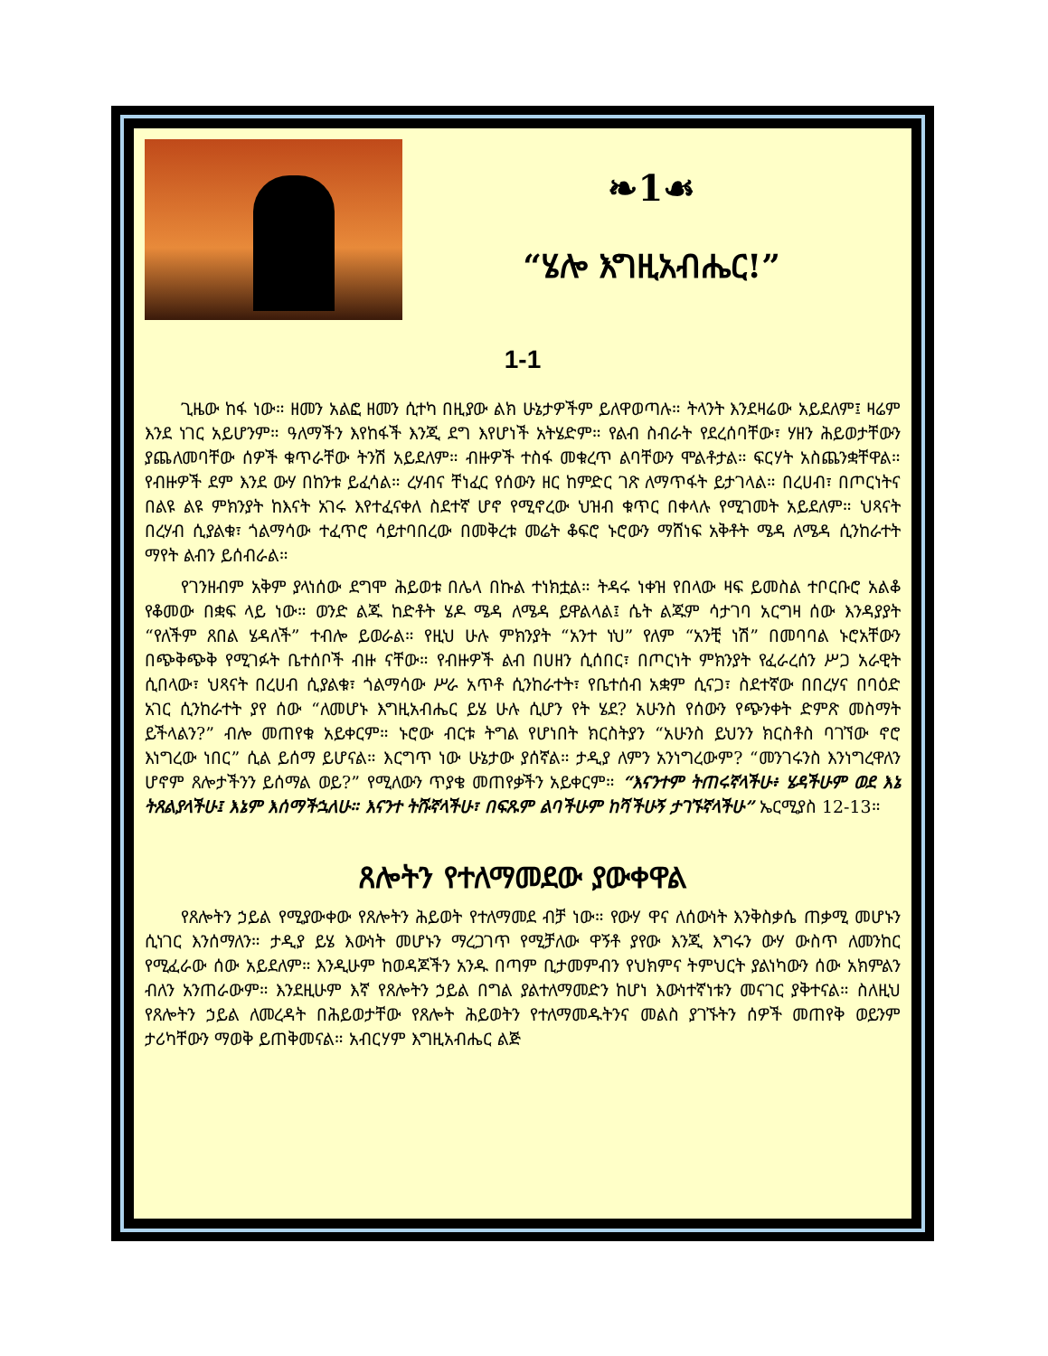❧1☙
“ሄሎ እግዚአብሔር!”
1-1
ጊዜው ከፋ ነው። ዘመን አልፎ ዘመን ሲተካ በዚያው ልክ ሁኔታዎችም ይለዋወጣሉ። ትላንት እንደዛሬው አይደለም፤ ዛሬም እንደ ነገር አይሆንም። ዓለማችን እየከፋች እንጂ ደግ እየሆነች አትሄድም። የልብ ስብራት የደረሰባቸው፣ ሃዘን ሕይወታቸውን ያጨለመባቸው ሰዎች ቁጥራቸው ትንሽ አይደለም። ብዙዎች ተስፋ መቁረጥ ልባቸውን ሞልቶታል። ፍርሃት አስጨንቋቸዋል። የብዙዎች ደም እንደ ውሃ በከንቱ ይፈሳል። ረሃብና ቸነፈር የሰውን ዘር ከምድር ገጽ ለማጥፋት ይታገላል። በረሀብ፣ በጦርነትና በልዩ ልዩ ምክንያት ከእናት አገሩ እየተፈናቀለ ስደተኛ ሆኖ የሚኖረው ህዝብ ቁጥር በቀላሉ የሚገመት አይደለም። ህጻናት በረሃብ ሲያልቁ፣ ጎልማሳው ተፈጥሮ ሳይተባበረው በመቅረቱ መሬት ቆፍሮ ኑሮውን ማሸነፍ አቅቶት ሜዳ ለሜዳ ሲንከራተት ማየት ልብን ይሰብራል።
የገንዘብም አቅም ያላነሰው ደግሞ ሕይወቱ በሌላ በኩል ተነክቷል። ትዳሩ ነቀዝ የበላው ዛፍ ይመስል ተቦርቡሮ አልቆ የቆመው በቋፍ ላይ ነው። ወንድ ልጁ ከድቶት ሄዶ ሜዳ ለሜዳ ይዋልላል፤ ሴት ልጁም ሳታገባ አርግዛ ሰው እንዳያያት “የለችም ጸበል ሄዳለች” ተብሎ ይወራል። የዚህ ሁሉ ምክንያት “አንተ ነህ” የለም “አንቺ ነሽ” በመባባል ኑሮአቸውን በጭቅጭቅ የሚገፉት ቤተሰቦች ብዙ ናቸው። የብዙዎች ልብ በሀዘን ሲሰበር፣ በጦርነት ምክንያት የፈራረሰን ሥጋ አራዊት ሲበላው፣ ህጻናት በረሀብ ሲያልቁ፣ ጎልማሳው ሥራ አጥቶ ሲንከራተት፣ የቤተሰብ አቋም ሲናጋ፣ ስደተኛው በበረሃና በባዕድ አገር ሲንከራተት ያየ ሰው “ለመሆኑ እግዚአብሔር ይሄ ሁሉ ሲሆን የት ሄደ? አሁንስ የሰውን የጭንቀት ድምጽ መስማት ይችላልን?” ብሎ መጠየቁ አይቀርም። ኑሮው ብርቱ ትግል የሆነበት ክርስትያን “አሁንስ ይህንን ክርስቶስ ባገኘው ኖሮ እነግረው ነበር” ሲል ይሰማ ይሆናል። እርግጥ ነው ሁኔታው ያሰኛል። ታዲያ ለምን አንነግረውም? “መንገሩንስ እንነግረዋለን ሆኖም ጸሎታችንን ይሰማል ወይ?” የሚለውን ጥያቄ መጠየቃችን አይቀርም። “እናንተም ትጠሩኛላችሁ፥ ሄዳችሁም ወደ እኔ ትጸልያላችሁ፤ እኔም እሰማችኋለሁ። እናንተ ትሹኛላችሁ፣ በፍጹም ልባችሁም ከሻችሁኝ ታገኙኛላችሁ” ኤርሚያስ 12-13።
ጸሎትን የተለማመደው ያውቀዋል
የጸሎትን ኃይል የሚያውቀው የጸሎትን ሕይወት የተለማመደ ብቻ ነው። የውሃ ዋና ለሰውነት እንቅስቃሴ ጠቃሚ መሆኑን ሲነገር እንሰማለን። ታዲያ ይሄ እውነት መሆኑን ማረጋገጥ የሚቻለው ዋኝቶ ያየው እንጂ እግሩን ውሃ ውስጥ ለመንከር የሚፈራው ሰው አይደለም። እንዲሁም ከወዳጆችን አንዱ በጣም ቢታመምብን የህክምና ትምህርት ያልነካውን ሰው አክምልን ብለን አንጠራውም። እንደዚሁም እኛ የጸሎትን ኃይል በግል ያልተለማመድን ከሆነ እውነተኛነቱን መናገር ያቅተናል። ስለዚህ የጸሎትን ኃይል ለመረዳት በሕይወታቸው የጸሎት ሕይወትን የተለማመዱትንና መልስ ያገኙትን ሰዎች መጠየቅ ወይንም ታሪካቸውን ማወቅ ይጠቅመናል። አብርሃም እግዚአብሔር ልጅ